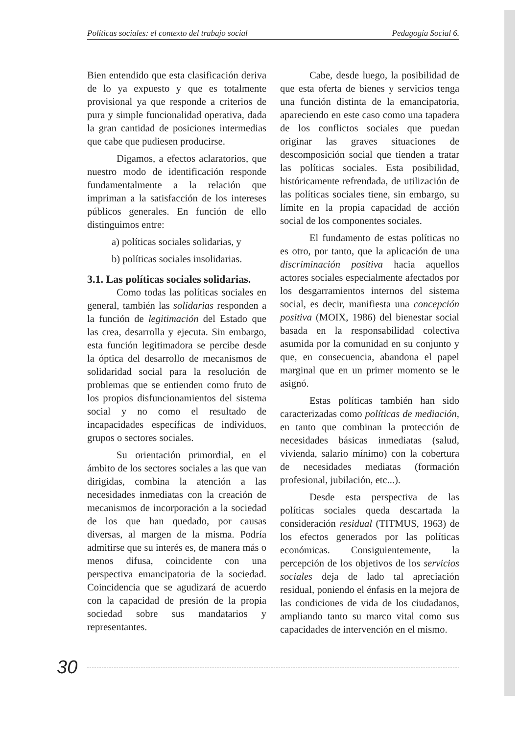Políticas sociales: el contexto del trabajo social Pedagogía Social 6.
Bien entendido que esta clasificación deriva de lo ya expuesto y que es totalmente provisional ya que responde a criterios de pura y simple funcionalidad operativa, dada la gran cantidad de posiciones intermedias que cabe que pudiesen producirse.
Digamos, a efectos aclaratorios, que nuestro modo de identificación responde fundamentalmente a la relación que impriman a la satisfacción de los intereses públicos generales. En función de ello distinguimos entre:
a) políticas sociales solidarias, y
b) políticas sociales insolidarias.
3.1. Las políticas sociales solidarias.
Como todas las políticas sociales en general, también las solidarias responden a la función de legitimación del Estado que las crea, desarrolla y ejecuta. Sin embargo, esta función legitimadora se percibe desde la óptica del desarrollo de mecanismos de solidaridad social para la resolución de problemas que se entienden como fruto de los propios disfuncionamientos del sistema social y no como el resultado de incapacidades específicas de individuos, grupos o sectores sociales.
Su orientación primordial, en el ámbito de los sectores sociales a las que van dirigidas, combina la atención a las necesidades inmediatas con la creación de mecanismos de incorporación a la sociedad de los que han quedado, por causas diversas, al margen de la misma. Podría admitirse que su interés es, de manera más o menos difusa, coincidente con una perspectiva emancipatoria de la sociedad. Coincidencia que se agudizará de acuerdo con la capacidad de presión de la propia sociedad sobre sus mandatarios y representantes.
Cabe, desde luego, la posibilidad de que esta oferta de bienes y servicios tenga una función distinta de la emancipatoria, apareciendo en este caso como una tapadera de los conflictos sociales que puedan originar las graves situaciones de descomposición social que tienden a tratar las políticas sociales. Esta posibilidad, históricamente refrendada, de utilización de las políticas sociales tiene, sin embargo, su límite en la propia capacidad de acción social de los componentes sociales.
El fundamento de estas políticas no es otro, por tanto, que la aplicación de una discriminación positiva hacia aquellos actores sociales especialmente afectados por los desgarramientos internos del sistema social, es decir, manifiesta una concepción positiva (MOIX, 1986) del bienestar social basada en la responsabilidad colectiva asumida por la comunidad en su conjunto y que, en consecuencia, abandona el papel marginal que en un primer momento se le asignó.
Estas políticas también han sido caracterizadas como políticas de mediación, en tanto que combinan la protección de necesidades básicas inmediatas (salud, vivienda, salario mínimo) con la cobertura de necesidades mediatas (formación profesional, jubilación, etc...).
Desde esta perspectiva de las políticas sociales queda descartada la consideración residual (TITMUS, 1963) de los efectos generados por las políticas económicas. Consiguientemente, la percepción de los objetivos de los servicios sociales deja de lado tal apreciación residual, poniendo el énfasis en la mejora de las condiciones de vida de los ciudadanos, ampliando tanto su marco vital como sus capacidades de intervención en el mismo.
30